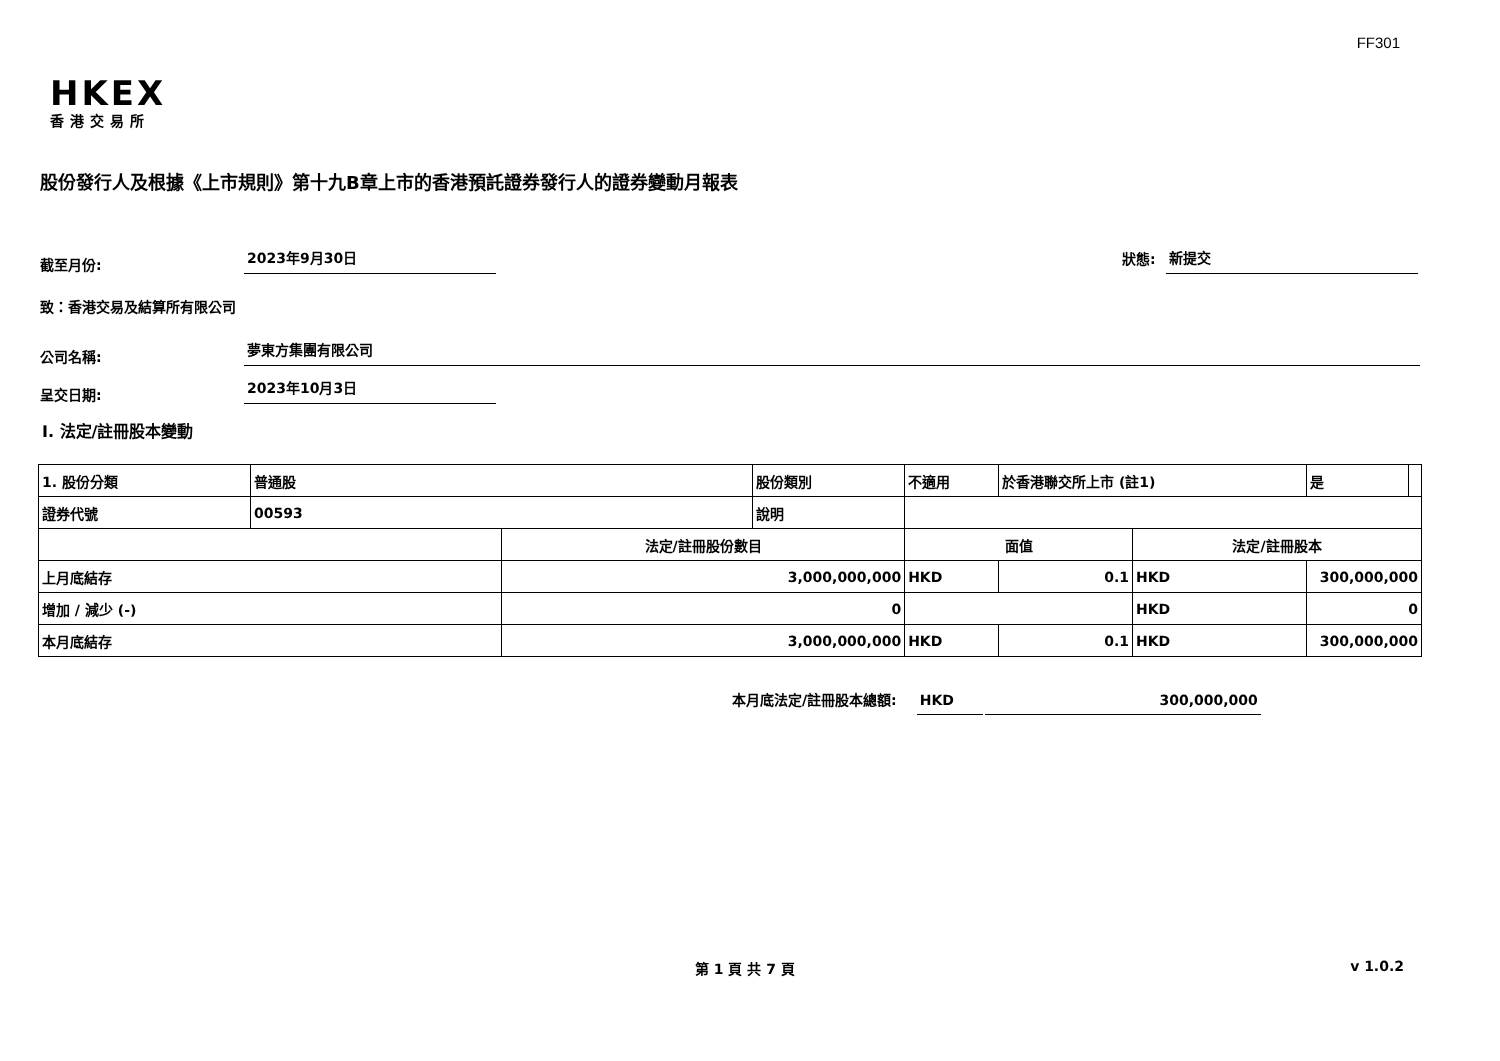FF301
HKEX
香港交易所
股份發行人及根據《上市規則》第十九B章上市的香港預託證券發行人的證券變動月報表
截至月份: 2023年9月30日 狀態: 新提交
致：香港交易及結算所有限公司
公司名稱: 夢東方集團有限公司
呈交日期: 2023年10月3日
I. 法定/註冊股本變動
| 1. 股份分類 | 普通股 | | 股份類別 | 不適用 | | 於香港聯交所上市 (註1) | | 是 | |
| 證券代號 | 00593 | | 說明 | | | | | | |
| | | 法定/註冊股份數目 | | | 面值 | | 法定/註冊股本 | | |
| 上月底結存 | | 3,000,000,000 | | | HKD | 0.1 | HKD | 300,000,000 | |
| 增加 / 減少 (-) | | 0 | | | | | HKD | 0 | |
| 本月底結存 | | 3,000,000,000 | | | HKD | 0.1 | HKD | 300,000,000 | |
本月底法定/註冊股本總額: HKD 300,000,000
第 1 頁 共 7 頁 v 1.0.2